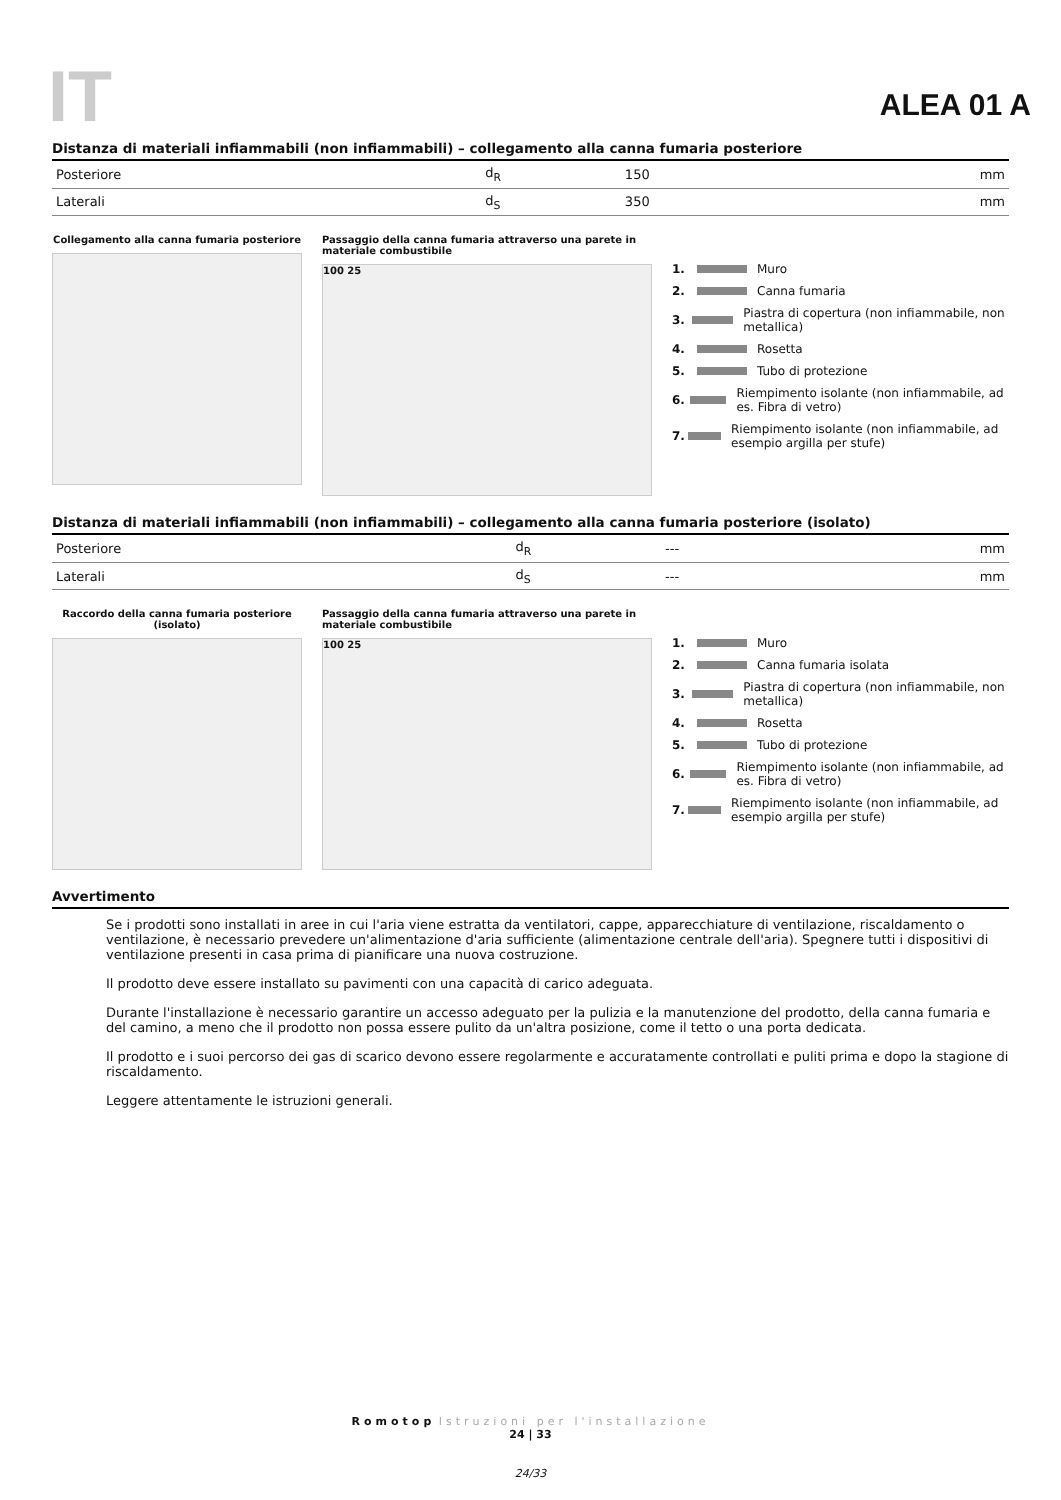IT ALEA 01 A
Distanza di materiali infiammabili (non infiammabili) – collegamento alla canna fumaria posteriore
| Posteriore | d<sub>R</sub> | 150 | mm |
| Laterali | d<sub>S</sub> | 350 | mm |
Collegamento alla canna fumaria posteriore
Passaggio della canna fumaria attraverso una parete in materiale combustibile
100 25
1. Muro
2. Canna fumaria
3. Piastra di copertura (non infiammabile, non metallica)
4. Rosetta
5. Tubo di protezione
6. Riempimento isolante (non infiammabile, ad es. Fibra di vetro)
7. Riempimento isolante (non infiammabile, ad esempio argilla per stufe)
Distanza di materiali infiammabili (non infiammabili) – collegamento alla canna fumaria posteriore (isolato)
| Posteriore | d<sub>R</sub> | --- | mm |
| Laterali | d<sub>S</sub> | --- | mm |
Raccordo della canna fumaria posteriore (isolato)
Passaggio della canna fumaria attraverso una parete in materiale combustibile
100 25
1. Muro
2. Canna fumaria isolata
3. Piastra di copertura (non infiammabile, non metallica)
4. Rosetta
5. Tubo di protezione
6. Riempimento isolante (non infiammabile, ad es. Fibra di vetro)
7. Riempimento isolante (non infiammabile, ad esempio argilla per stufe)
Avvertimento
Se i prodotti sono installati in aree in cui l'aria viene estratta da ventilatori, cappe, apparecchiature di ventilazione, riscaldamento o ventilazione, è necessario prevedere un'alimentazione d'aria sufficiente (alimentazione centrale dell'aria). Spegnere tutti i dispositivi di ventilazione presenti in casa prima di pianificare una nuova costruzione.
Il prodotto deve essere installato su pavimenti con una capacità di carico adeguata.
Durante l'installazione è necessario garantire un accesso adeguato per la pulizia e la manutenzione del prodotto, della canna fumaria e del camino, a meno che il prodotto non possa essere pulito da un'altra posizione, come il tetto o una porta dedicata.
Il prodotto e i suoi percorso dei gas di scarico devono essere regolarmente e accuratamente controllati e puliti prima e dopo la stagione di riscaldamento.
Leggere attentamente le istruzioni generali.
Romotop Istruzioni per l'installazione
24 | 33
24/33